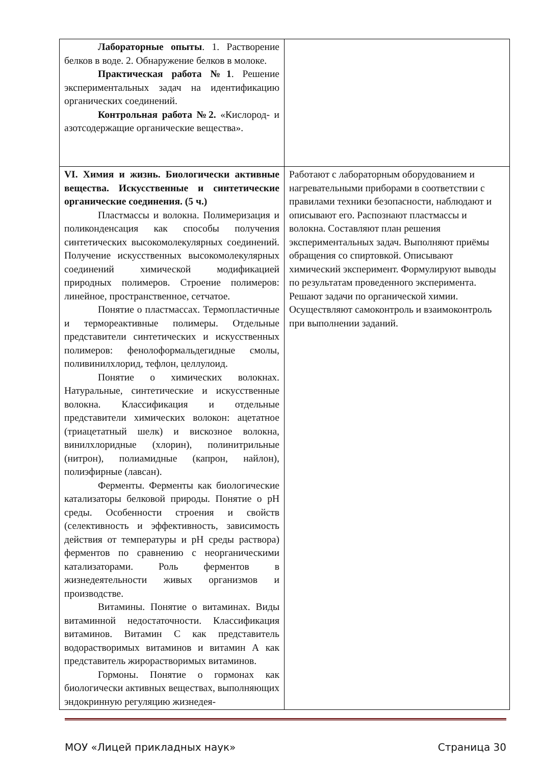| Лабораторные опыты . 1. Растворение белков в воде. 2. Обнаружение белков в молоке. Практическая работа №1 . Решение экспериментальных задач на идентификацию органических соединений. Контрольная работа №2. «Кислород- и азотсодержащие органические вещества». | |
| VI. Химия и жизнь. Биологически активные вещества. Искусственные и синтетические органические соединения. (5 ч.) Пластмассы и волокна. Полимеризация и поликонденсация как способы получения синтетических высокомолекулярных соединений. Получение искусственных высокомолекулярных соединений химической модификацией природных полимеров. Строение полимеров: линейное, пространственное, сетчатое. Понятие о пластмассах. Термопластичные и термореактивные полимеры. Отдельные представители синтетических и искусственных полимеров: фенолоформальдегидные смолы, поливинилхлорид, тефлон, целлулоид. Понятие о химических волокнах. Натуральные, синтетические и искусственные волокна. Классификация и отдельные представители химических волокон: ацетатное (триацетатный шелк) и вискозное волокна, винилхлоридные (хлорин), полинитрильные (нитрон), полиамидные (капрон, найлон), полиэфирные (лавсан). Ферменты. Ферменты как биологические катализаторы белковой природы. Понятие о pH среды. Особенности строения и свойств (селективность и эффективность, зависимость действия от температуры и pH среды раствора) ферментов по сравнению с неорганическими катализаторами. Роль ферментов в жизнедеятельности живых организмов и производстве. Витамины. Понятие о витаминах. Виды витаминной недостаточности. Классификация витаминов. Витамин С как представитель водорастворимых витаминов и витамин А как представитель жирорастворимых витаминов. Гормоны. Понятие о гормонах как биологически активных веществах, выполняющих эндокринную регуляцию жизнедея- | Работают с лабораторным оборудованием и нагревательными приборами в соответствии с правилами техники безопасности, наблюдают и описывают его. Распознают пластмассы и волокна. Составляют план решения экспериментальных задач. Выполняют приёмы обращения со спиртовкой. Описывают химический эксперимент. Формулируют выводы по результатам проведенного эксперимента. Решают задачи по органической химии. Осуществляют самоконтроль и взаимоконтроль при выполнении заданий. |
МОУ «Лицей прикладных наук» Страница 30